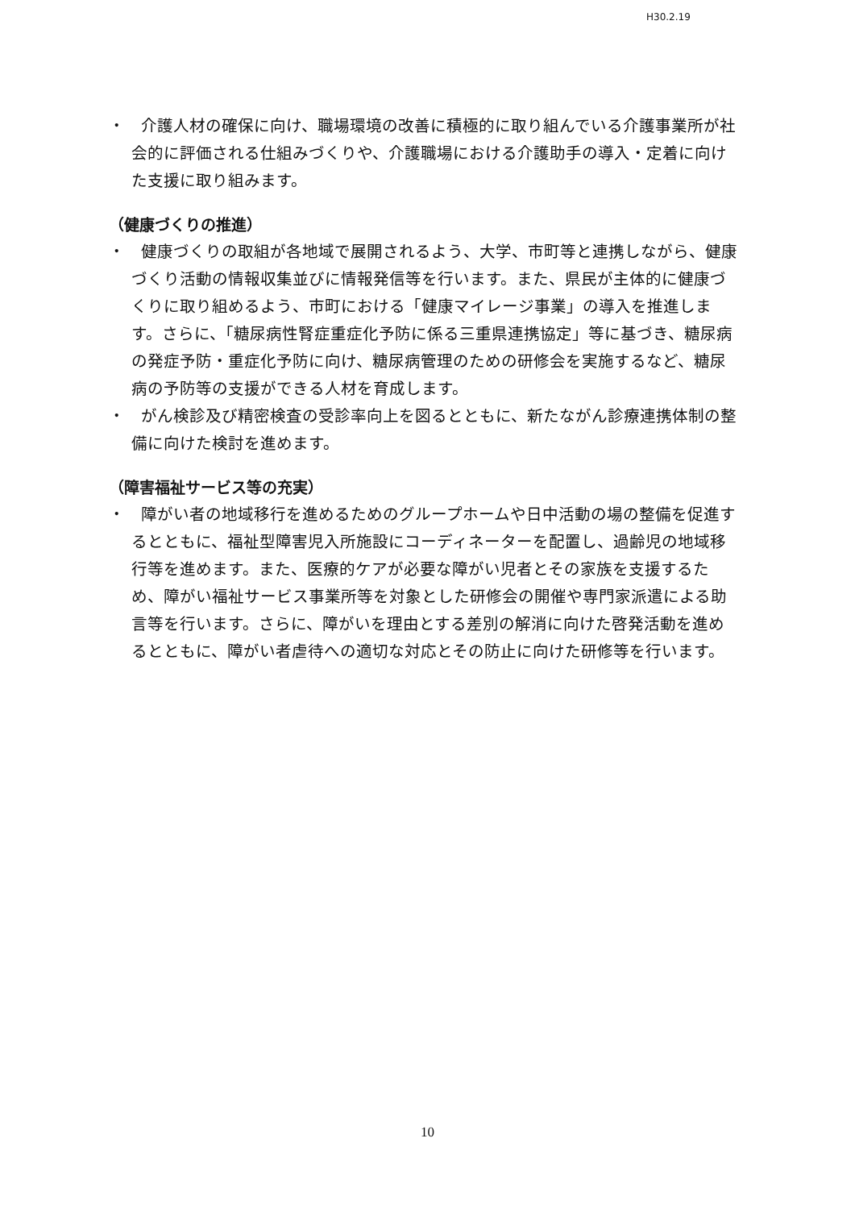H30.2.19
・　介護人材の確保に向け、職場環境の改善に積極的に取り組んでいる介護事業所が社会的に評価される仕組みづくりや、介護職場における介護助手の導入・定着に向けた支援に取り組みます。
（健康づくりの推進）
・　健康づくりの取組が各地域で展開されるよう、大学、市町等と連携しながら、健康づくり活動の情報収集並びに情報発信等を行います。また、県民が主体的に健康づくりに取り組めるよう、市町における「健康マイレージ事業」の導入を推進します。さらに、「糖尿病性腎症重症化予防に係る三重県連携協定」等に基づき、糖尿病の発症予防・重症化予防に向け、糖尿病管理のための研修会を実施するなど、糖尿病の予防等の支援ができる人材を育成します。
・　がん検診及び精密検査の受診率向上を図るとともに、新たながん診療連携体制の整備に向けた検討を進めます。
（障害福祉サービス等の充実）
・　障がい者の地域移行を進めるためのグループホームや日中活動の場の整備を促進するとともに、福祉型障害児入所施設にコーディネーターを配置し、過齢児の地域移行等を進めます。また、医療的ケアが必要な障がい児者とその家族を支援するため、障がい福祉サービス事業所等を対象とした研修会の開催や専門家派遣による助言等を行います。さらに、障がいを理由とする差別の解消に向けた啓発活動を進めるとともに、障がい者虐待への適切な対応とその防止に向けた研修等を行います。
10